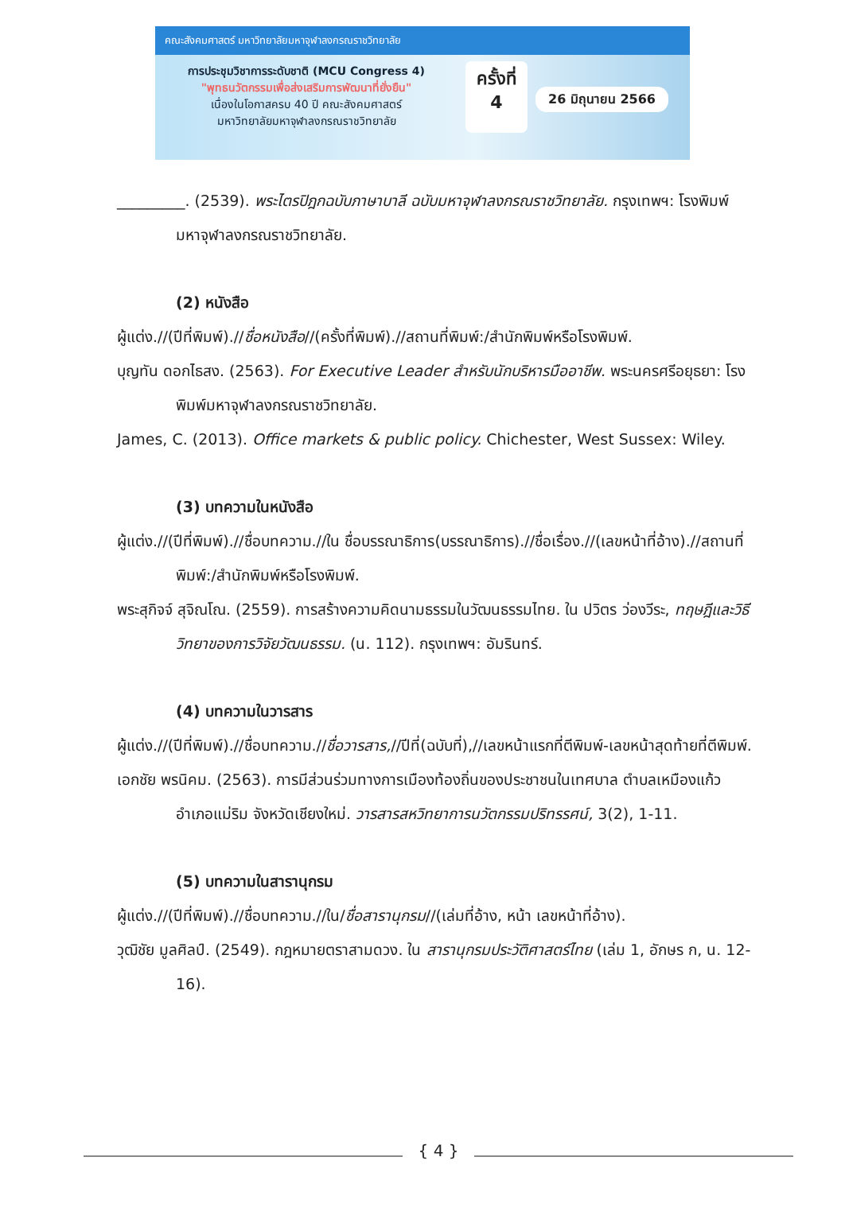คณะสังคมศาสตร์ มหาวิทยาลัยมหาจุฬาลงกรณราชวิทยาลัย
การประชุมวิชาการระดับชาติ (MCU Congress 4)
"พุทธนวัตกรรมเพื่อส่งเสริมการพัฒนาที่ยั่งยืน"
เนื่องในโอกาสครบ 40 ปี คณะสังคมศาสตร์
มหาวิทยาลัยมหาจุฬาลงกรณราชวิทยาลัย
ครั้งที่
4
26 มิถุนายน 2566
_________. (2539). พระไตรปิฎกฉบับภาษาบาลี ฉบับมหาจุฬาลงกรณราชวิทยาลัย. กรุงเทพฯ: โรงพิมพ์มหาจุฬาลงกรณราชวิทยาลัย.
(2) หนังสือ
ผู้แต่ง.//(ปีที่พิมพ์).//ชื่อหนังสือ//(ครั้งที่พิมพ์).//สถานที่พิมพ์:/สำนักพิมพ์หรือโรงพิมพ์.
บุญทัน ดอกไธสง. (2563). For Executive Leader สำหรับนักบริหารมืออาชีพ. พระนครศรีอยุธยา: โรงพิมพ์มหาจุฬาลงกรณราชวิทยาลัย.
James, C. (2013). Office markets & public policy. Chichester, West Sussex: Wiley.
(3) บทความในหนังสือ
ผู้แต่ง.//(ปีที่พิมพ์).//ชื่อบทความ.//ใน ชื่อบรรณาธิการ(บรรณาธิการ).//ชื่อเรื่อง.//(เลขหน้าที่อ้าง).//สถานที่พิมพ์:/สำนักพิมพ์หรือโรงพิมพ์.
พระสุกิจจ์ สุจิณโณ. (2559). การสร้างความคิดนามธรรมในวัฒนธรรมไทย. ใน ปวิตร ว่องวีระ, ทฤษฎีและวิธีวิทยาของการวิจัยวัฒนธรรม. (น. 112). กรุงเทพฯ: อัมรินทร์.
(4) บทความในวารสาร
ผู้แต่ง.//(ปีที่พิมพ์).//ชื่อบทความ.//ชื่อวารสาร,//ปีที่(ฉบับที่),//เลขหน้าแรกที่ตีพิมพ์-เลขหน้าสุดท้ายที่ตีพิมพ์.
เอกชัย พรนิคม. (2563). การมีส่วนร่วมทางการเมืองท้องถิ่นของประชาชนในเทศบาล ตำบลเหมืองแก้ว อำเภอแม่ริม จังหวัดเชียงใหม่. วารสารสหวิทยาการนวัตกรรมปริทรรศน์, 3(2), 1-11.
(5) บทความในสารานุกรม
ผู้แต่ง.//(ปีที่พิมพ์).//ชื่อบทความ.//ใน/ชื่อสารานุกรม//(เล่มที่อ้าง, หน้า เลขหน้าที่อ้าง).
วุฒิชัย มูลศิลป์. (2549). กฎหมายตราสามดวง. ใน สารานุกรมประวัติศาสตร์ไทย (เล่ม 1, อักษร ก, น. 12-16).
{ 4 }